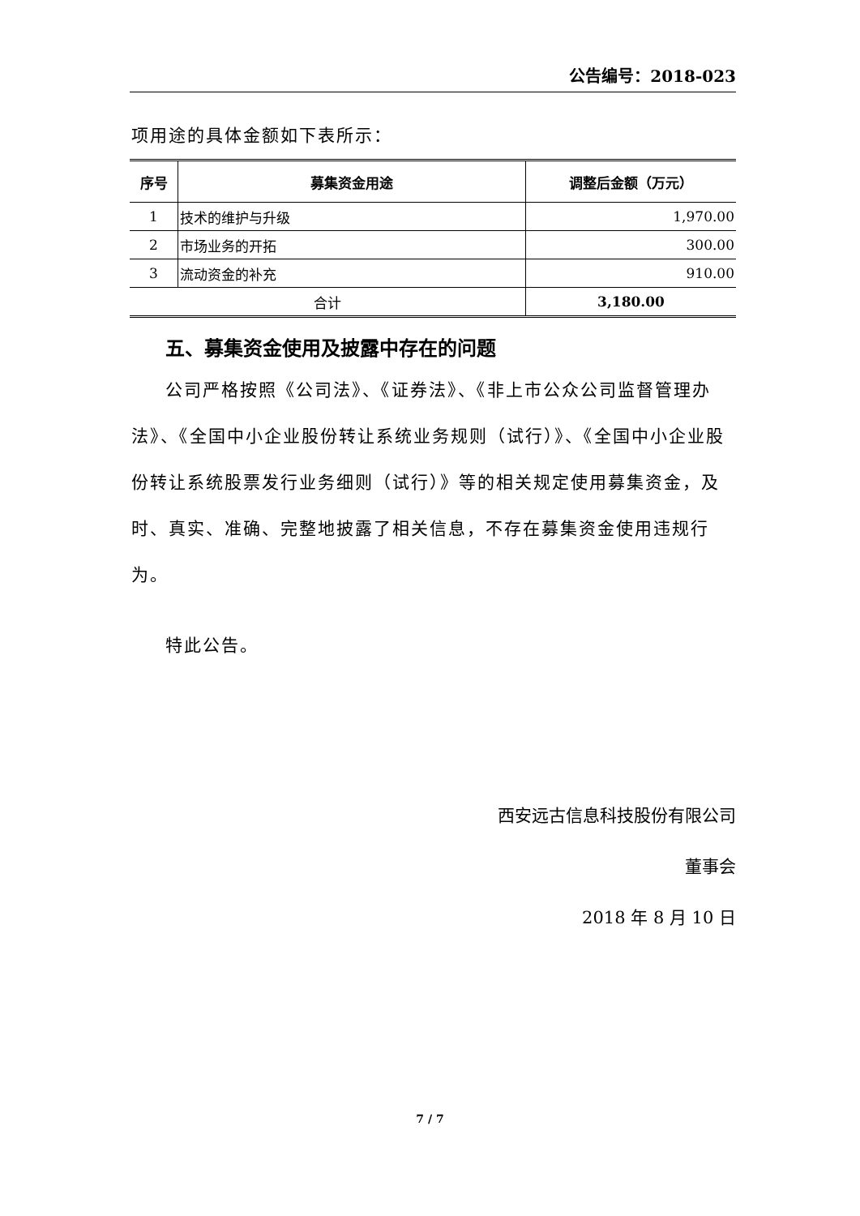公告编号：2018-023
项用途的具体金额如下表所示：
| 序号 | 募集资金用途 | 调整后金额（万元） |
| --- | --- | --- |
| 1 | 技术的维护与升级 | 1,970.00 |
| 2 | 市场业务的开拓 | 300.00 |
| 3 | 流动资金的补充 | 910.00 |
| 合计 | | 3,180.00 |
五、募集资金使用及披露中存在的问题
公司严格按照《公司法》、《证券法》、《非上市公众公司监督管理办法》、《全国中小企业股份转让系统业务规则（试行）》、《全国中小企业股份转让系统股票发行业务细则（试行）》等的相关规定使用募集资金，及时、真实、准确、完整地披露了相关信息，不存在募集资金使用违规行为。
特此公告。
西安远古信息科技股份有限公司
董事会
2018 年 8 月 10 日
7 / 7